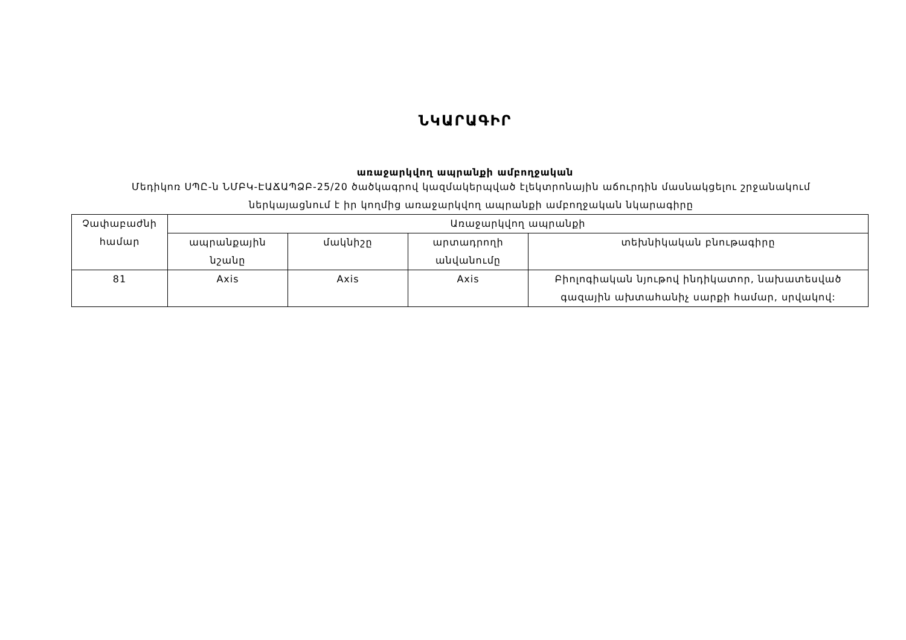ՆԿԱՐԱԳԻՐ
առաջարկվող ապրանքի ամբողջական
Մեդիկոռ ՍՊԸ-ն ՆՄԲԿ-ԷԱՃԱՊՁԲ-25/20 ծածկագրով կազմակերպված էլեկտրոնային աճուրդին մասնակցելու շրջանակում ներկայացնում է իր կողմից առաջարկվող ապրանքի ամբողջական նկարագիրը
| Չափաբաժնի համար | Առաջարկվող ապրանքի | | | |
| --- | --- | --- | --- | --- |
| | ապրանքային նշանը | մակնիշը | արտադրողի անվանումը | տեխնիկական բնութագիրը |
| 81 | Axis | Axis | Axis | Բիոլոգիական նյութով ինդիկատոր, նախատեսված գազային ախտահանիչ սարքի համար, սրվակով: |